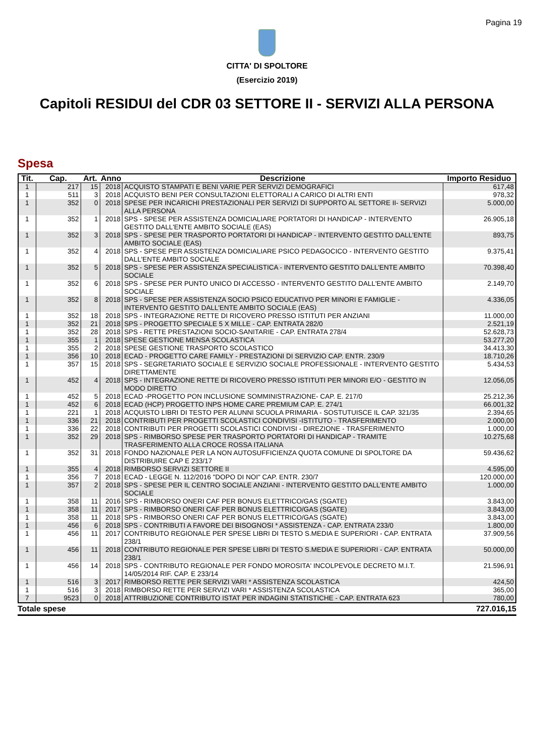Pagina 19
CITTA' DI SPOLTORE
(Esercizio 2019)
Capitoli RESIDUI del CDR 03 SETTORE II - SERVIZI ALLA PERSONA
Spesa
| Tit. | Cap. | Art. | Anno | Descrizione | Importo Residuo |
| --- | --- | --- | --- | --- | --- |
| 1 | 217 | 15 | 2018 | ACQUISTO STAMPATI E BENI VARIE PER SERVIZI DEMOGRAFICI | 617,48 |
| 1 | 511 | 3 | 2018 | ACQUISTO BENI PER CONSULTAZIONI ELETTORALI A CARICO DI ALTRI ENTI | 978,32 |
| 1 | 352 | 0 | 2018 | SPESE PER INCARICHI PRESTAZIONALI PER SERVIZI DI SUPPORTO AL SETTORE II- SERVIZI ALLA PERSONA | 5.000,00 |
| 1 | 352 | 1 | 2018 | SPS - SPESE PER ASSISTENZA DOMICIALIARE PORTATORI DI HANDICAP - INTERVENTO GESTITO DALL'ENTE AMBITO SOCIALE (EAS) | 26.905,18 |
| 1 | 352 | 3 | 2018 | SPS - SPESE PER TRASPORTO PORTATORI DI HANDICAP - INTERVENTO GESTITO DALL'ENTE AMBITO SOCIALE (EAS) | 893,75 |
| 1 | 352 | 4 | 2018 | SPS - SPESE PER ASSISTENZA DOMICIALIARE PSICO PEDAGOCICO - INTERVENTO GESTITO DALL'ENTE AMBITO SOCIALE | 9.375,41 |
| 1 | 352 | 5 | 2018 | SPS - SPESE PER ASSISTENZA SPECIALISTICA - INTERVENTO GESTITO DALL'ENTE AMBITO SOCIALE | 70.398,40 |
| 1 | 352 | 6 | 2018 | SPS - SPESE PER PUNTO UNICO DI ACCESSO - INTERVENTO GESTITO DALL'ENTE AMBITO SOCIALE | 2.149,70 |
| 1 | 352 | 8 | 2018 | SPS - SPESE PER ASSISTENZA SOCIO PSICO EDUCATIVO PER MINORI E FAMIGLIE - INTERVENTO GESTITO DALL'ENTE AMBITO SOCIALE (EAS) | 4.336,05 |
| 1 | 352 | 18 | 2018 | SPS - INTEGRAZIONE RETTE DI RICOVERO PRESSO ISTITUTI PER ANZIANI | 11.000,00 |
| 1 | 352 | 21 | 2018 | SPS - PROGETTO SPECIALE 5 X MILLE - CAP. ENTRATA 282/0 | 2.521,19 |
| 1 | 352 | 28 | 2018 | SPS - RETTE PRESTAZIONI SOCIO-SANITARIE - CAP. ENTRATA 278/4 | 52.628,73 |
| 1 | 355 | 1 | 2018 | SPESE GESTIONE MENSA SCOLASTICA | 53.277,20 |
| 1 | 355 | 2 | 2018 | SPESE GESTIONE TRASPORTO SCOLASTICO | 34.413,30 |
| 1 | 356 | 10 | 2018 | ECAD - PROGETTO CARE FAMILY - PRESTAZIONI DI SERVIZIO CAP. ENTR. 230/9 | 18.710,26 |
| 1 | 357 | 15 | 2018 | SPS - SEGRETARIATO SOCIALE E SERVIZIO SOCIALE PROFESSIONALE - INTERVENTO GESTITO DIRETTAMENTE | 5.434,53 |
| 1 | 452 | 4 | 2018 | SPS - INTEGRAZIONE RETTE DI RICOVERO PRESSO ISTITUTI PER MINORI E/O - GESTITO IN MODO DIRETTO | 12.056,05 |
| 1 | 452 | 5 | 2018 | ECAD -PROGETTO PON INCLUSIONE SOMMINISTRAZIONE- CAP. E. 217/0 | 25.212,36 |
| 1 | 452 | 6 | 2018 | ECAD (HCP) PROGETTO INPS HOME CARE PREMIUM CAP. E. 274/1 | 66.001,32 |
| 1 | 221 | 1 | 2018 | ACQUISTO LIBRI DI TESTO PER ALUNNI SCUOLA PRIMARIA - SOSTUTUISCE IL CAP. 321/35 | 2.394,65 |
| 1 | 336 | 21 | 2018 | CONTRIBUTI PER PROGETTI SCOLASTICI CONDIVISI -ISTITUTO - TRASFERIMENTO | 2.000,00 |
| 1 | 336 | 22 | 2018 | CONTRIBUTI PER PROGETTI SCOLASTICI CONDIVISI - DIREZIONE - TRASFERIMENTO | 1.000,00 |
| 1 | 352 | 29 | 2018 | SPS - RIMBORSO SPESE PER TRASPORTO PORTATORI DI HANDICAP - TRAMITE TRASFERIMENTO ALLA CROCE ROSSA ITALIANA | 10.275,68 |
| 1 | 352 | 31 | 2018 | FONDO NAZIONALE PER LA NON AUTOSUFFICIENZA QUOTA COMUNE DI SPOLTORE DA DISTRIBUIRE CAP E 233/17 | 59.436,62 |
| 1 | 355 | 4 | 2018 | RIMBORSO SERVIZI SETTORE II | 4.595,00 |
| 1 | 356 | 7 | 2018 | ECAD - LEGGE N. 112/2016 "DOPO DI NOI" CAP. ENTR. 230/7 | 120.000,00 |
| 1 | 357 | 2 | 2018 | SPS - SPESE PER IL CENTRO SOCIALE ANZIANI - INTERVENTO GESTITO DALL'ENTE AMBITO SOCIALE | 1.000,00 |
| 1 | 358 | 11 | 2016 | SPS - RIMBORSO ONERI CAF PER BONUS ELETTRICO/GAS (SGATE) | 3.843,00 |
| 1 | 358 | 11 | 2017 | SPS - RIMBORSO ONERI CAF PER BONUS ELETTRICO/GAS (SGATE) | 3.843,00 |
| 1 | 358 | 11 | 2018 | SPS - RIMBORSO ONERI CAF PER BONUS ELETTRICO/GAS (SGATE) | 3.843,00 |
| 1 | 456 | 6 | 2018 | SPS - CONTRIBUTI A FAVORE DEI BISOGNOSI * ASSISTENZA - CAP. ENTRATA 233/0 | 1.800,00 |
| 1 | 456 | 11 | 2017 | CONTRIBUTO REGIONALE PER SPESE LIBRI DI TESTO S.MEDIA E SUPERIORI - CAP. ENTRATA 238/1 | 37.909,56 |
| 1 | 456 | 11 | 2018 | CONTRIBUTO REGIONALE PER SPESE LIBRI DI TESTO S.MEDIA E SUPERIORI - CAP. ENTRATA 238/1 | 50.000,00 |
| 1 | 456 | 14 | 2018 | SPS - CONTRIBUTO REGIONALE PER FONDO MOROSITA' INCOLPEVOLE DECRETO M.I.T. 14/05/2014 RIF. CAP. E 233/14 | 21.596,91 |
| 1 | 516 | 3 | 2017 | RIMBORSO RETTE PER SERVIZI VARI * ASSISTENZA SCOLASTICA | 424,50 |
| 1 | 516 | 3 | 2018 | RIMBORSO RETTE PER SERVIZI VARI * ASSISTENZA SCOLASTICA | 365,00 |
| 7 | 9523 | 0 | 2018 | ATTRIBUZIONE CONTRIBUTO ISTAT PER INDAGINI STATISTICHE - CAP. ENTRATA 623 | 780,00 |
Totale spese 727.016,15